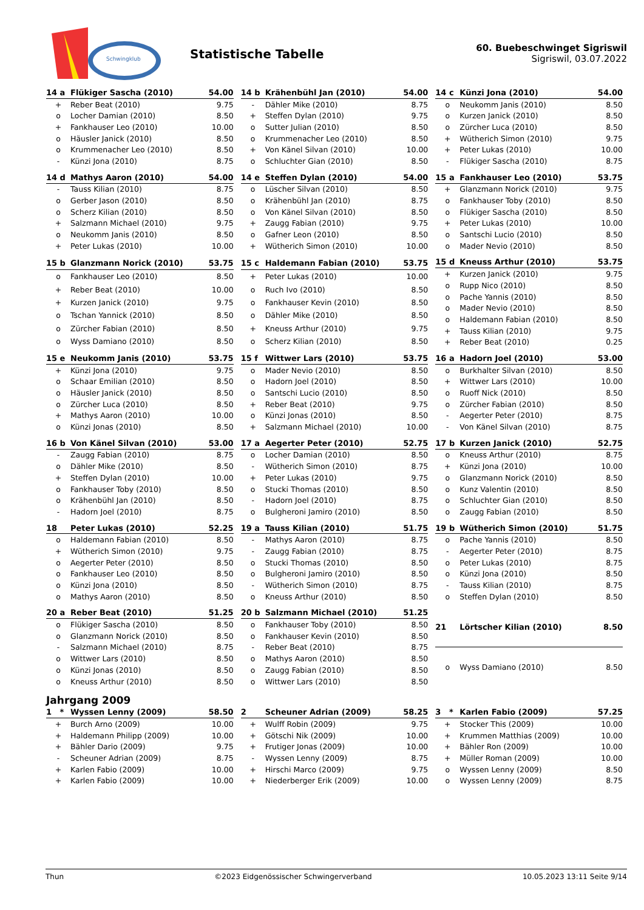Schwingklub
Statistische Tabelle
60. Buebeschwinget Sigriswil
Sigriswil, 03.07.2022
| 14 a | Flükiger Sascha (2010) | 54.00 |
| --- | --- | --- |
| + | Reber Beat (2010) | 9.75 |
| o | Locher Damian (2010) | 8.50 |
| + | Fankhauser Leo (2010) | 10.00 |
| o | Häusler Janick (2010) | 8.50 |
| o | Krummenacher Leo (2010) | 8.50 |
| - | Künzi Jona (2010) | 8.75 |
| 14 b | Krähenbühl Jan (2010) | 54.00 |
| --- | --- | --- |
| - | Dähler Mike (2010) | 8.75 |
| + | Steffen Dylan (2010) | 9.75 |
| o | Sutter Julian (2010) | 8.50 |
| o | Krummenacher Leo (2010) | 8.50 |
| + | Von Känel Silvan (2010) | 10.00 |
| o | Schluchter Gian (2010) | 8.50 |
| 14 c | Künzi Jona (2010) | 54.00 |
| --- | --- | --- |
| o | Neukomm Janis (2010) | 8.50 |
| o | Kurzen Janick (2010) | 8.50 |
| o | Zürcher Luca (2010) | 8.50 |
| + | Wütherich Simon (2010) | 9.75 |
| + | Peter Lukas (2010) | 10.00 |
| - | Flükiger Sascha (2010) | 8.75 |
| 14 d | Mathys Aaron (2010) | 54.00 |
| --- | --- | --- |
| - | Tauss Kilian (2010) | 8.75 |
| o | Gerber Jason (2010) | 8.50 |
| o | Scherz Kilian (2010) | 8.50 |
| + | Salzmann Michael (2010) | 9.75 |
| o | Neukomm Janis (2010) | 8.50 |
| + | Peter Lukas (2010) | 10.00 |
| 14 e | Steffen Dylan (2010) | 54.00 |
| --- | --- | --- |
| o | Lüscher Silvan (2010) | 8.50 |
| o | Krähenbühl Jan (2010) | 8.75 |
| o | Von Känel Silvan (2010) | 8.50 |
| + | Zaugg Fabian (2010) | 9.75 |
| o | Gafner Leon (2010) | 8.50 |
| + | Wütherich Simon (2010) | 10.00 |
| 15 a | Fankhauser Leo (2010) | 53.75 |
| --- | --- | --- |
| + | Glanzmann Norick (2010) | 9.75 |
| o | Fankhauser Toby (2010) | 8.50 |
| o | Flükiger Sascha (2010) | 8.50 |
| + | Peter Lukas (2010) | 10.00 |
| o | Santschi Lucio (2010) | 8.50 |
| o | Mader Nevio (2010) | 8.50 |
| 15 b | Glanzmann Norick (2010) | 53.75 |
| --- | --- | --- |
| o | Fankhauser Leo (2010) | 8.50 |
| + | Reber Beat (2010) | 10.00 |
| + | Kurzen Janick (2010) | 9.75 |
| o | Tschan Yannick (2010) | 8.50 |
| o | Zürcher Fabian (2010) | 8.50 |
| o | Wyss Damiano (2010) | 8.50 |
| 15 c | Haldemann Fabian (2010) | 53.75 |
| --- | --- | --- |
| + | Peter Lukas (2010) | 10.00 |
| o | Ruch Ivo (2010) | 8.50 |
| o | Fankhauser Kevin (2010) | 8.50 |
| o | Dähler Mike (2010) | 8.50 |
| + | Kneuss Arthur (2010) | 9.75 |
| o | Scherz Kilian (2010) | 8.50 |
| 15 d | Kneuss Arthur (2010) | 53.75 |
| --- | --- | --- |
| + | Kurzen Janick (2010) | 9.75 |
| o | Rupp Nico (2010) | 8.50 |
| o | Pache Yannis (2010) | 8.50 |
| o | Mader Nevio (2010) | 8.50 |
| o | Haldemann Fabian (2010) | 8.50 |
| + | Tauss Kilian (2010) | 9.75 |
| + | Reber Beat (2010) | 0.25 |
| 15 e | Neukomm Janis (2010) | 53.75 |
| --- | --- | --- |
| + | Künzi Jona (2010) | 9.75 |
| o | Schaar Emilian (2010) | 8.50 |
| o | Häusler Janick (2010) | 8.50 |
| o | Zürcher Luca (2010) | 8.50 |
| + | Mathys Aaron (2010) | 10.00 |
| o | Künzi Jonas (2010) | 8.50 |
| 15 f | Wittwer Lars (2010) | 53.75 |
| --- | --- | --- |
| o | Mader Nevio (2010) | 8.50 |
| o | Hadorn Joel (2010) | 8.50 |
| o | Santschi Lucio (2010) | 8.50 |
| + | Reber Beat (2010) | 9.75 |
| o | Künzi Jonas (2010) | 8.50 |
| + | Salzmann Michael (2010) | 10.00 |
| 16 a | Hadorn Joel (2010) | 53.00 |
| --- | --- | --- |
| o | Burkhalter Silvan (2010) | 8.50 |
| + | Wittwer Lars (2010) | 10.00 |
| o | Ruoff Nick (2010) | 8.50 |
| o | Zürcher Fabian (2010) | 8.50 |
| - | Aegerter Peter (2010) | 8.75 |
| - | Von Känel Silvan (2010) | 8.75 |
| 16 b | Von Känel Silvan (2010) | 53.00 |
| --- | --- | --- |
| - | Zaugg Fabian (2010) | 8.75 |
| o | Dähler Mike (2010) | 8.50 |
| + | Steffen Dylan (2010) | 10.00 |
| o | Fankhauser Toby (2010) | 8.50 |
| o | Krähenbühl Jan (2010) | 8.50 |
| - | Hadorn Joel (2010) | 8.75 |
| 17 a | Aegerter Peter (2010) | 52.75 |
| --- | --- | --- |
| o | Locher Damian (2010) | 8.50 |
| - | Wütherich Simon (2010) | 8.75 |
| + | Peter Lukas (2010) | 9.75 |
| o | Stucki Thomas (2010) | 8.50 |
| - | Hadorn Joel (2010) | 8.75 |
| o | Bulgheroni Jamiro (2010) | 8.50 |
| 17 b | Kurzen Janick (2010) | 52.75 |
| --- | --- | --- |
| o | Kneuss Arthur (2010) | 8.75 |
| + | Künzi Jona (2010) | 10.00 |
| o | Glanzmann Norick (2010) | 8.50 |
| o | Kunz Valentin (2010) | 8.50 |
| o | Schluchter Gian (2010) | 8.50 |
| o | Zaugg Fabian (2010) | 8.50 |
| 18 | Peter Lukas (2010) | 52.25 |
| --- | --- | --- |
| o | Haldemann Fabian (2010) | 8.50 |
| + | Wütherich Simon (2010) | 9.75 |
| o | Aegerter Peter (2010) | 8.50 |
| o | Fankhauser Leo (2010) | 8.50 |
| o | Künzi Jona (2010) | 8.50 |
| o | Mathys Aaron (2010) | 8.50 |
| 19 a | Tauss Kilian (2010) | 51.75 |
| --- | --- | --- |
| - | Mathys Aaron (2010) | 8.75 |
| - | Zaugg Fabian (2010) | 8.75 |
| o | Stucki Thomas (2010) | 8.50 |
| o | Bulgheroni Jamiro (2010) | 8.50 |
| - | Wütherich Simon (2010) | 8.75 |
| o | Kneuss Arthur (2010) | 8.50 |
| 19 b | Wütherich Simon (2010) | 51.75 |
| --- | --- | --- |
| o | Pache Yannis (2010) | 8.50 |
| - | Aegerter Peter (2010) | 8.75 |
| o | Peter Lukas (2010) | 8.75 |
| o | Künzi Jona (2010) | 8.50 |
| - | Tauss Kilian (2010) | 8.75 |
| o | Steffen Dylan (2010) | 8.50 |
| 20 a | Reber Beat (2010) | 51.25 |
| --- | --- | --- |
| o | Flükiger Sascha (2010) | 8.50 |
| o | Glanzmann Norick (2010) | 8.50 |
| - | Salzmann Michael (2010) | 8.75 |
| o | Wittwer Lars (2010) | 8.50 |
| o | Künzi Jonas (2010) | 8.50 |
| o | Kneuss Arthur (2010) | 8.50 |
| 20 b | Salzmann Michael (2010) | 51.25 |
| --- | --- | --- |
| o | Fankhauser Toby (2010) | 8.50 |
| o | Fankhauser Kevin (2010) | 8.50 |
| - | Reber Beat (2010) | 8.75 |
| o | Mathys Aaron (2010) | 8.50 |
| o | Zaugg Fabian (2010) | 8.50 |
| o | Wittwer Lars (2010) | 8.50 |
| 21 | Lörtscher Kilian (2010) | 8.50 |
| --- | --- | --- |
| o | Wyss Damiano (2010) | 8.50 |
Jahrgang 2009
| 1 * | Wyssen Lenny (2009) | 58.50 |
| --- | --- | --- |
| + | Burch Arno (2009) | 10.00 |
| + | Haldemann Philipp (2009) | 10.00 |
| + | Bähler Dario (2009) | 9.75 |
| - | Scheuner Adrian (2009) | 8.75 |
| + | Karlen Fabio (2009) | 10.00 |
| + | Karlen Fabio (2009) | 10.00 |
| 2 | Scheuner Adrian (2009) | 58.25 |
| --- | --- | --- |
| + | Wulff Robin (2009) | 9.75 |
| + | Götschi Nik (2009) | 10.00 |
| + | Frutiger Jonas (2009) | 10.00 |
| - | Wyssen Lenny (2009) | 8.75 |
| + | Hirschi Marco (2009) | 9.75 |
| + | Niederberger Erik (2009) | 10.00 |
| 3 * | Karlen Fabio (2009) | 57.25 |
| --- | --- | --- |
| + | Stocker This (2009) | 10.00 |
| + | Krummen Matthias (2009) | 10.00 |
| + | Bähler Ron (2009) | 10.00 |
| + | Müller Roman (2009) | 10.00 |
| o | Wyssen Lenny (2009) | 8.50 |
| o | Wyssen Lenny (2009) | 8.75 |
Thun ©2023 Eidgenössischer Schwingerverband 10.05.2023 13:11 Seite 9/14